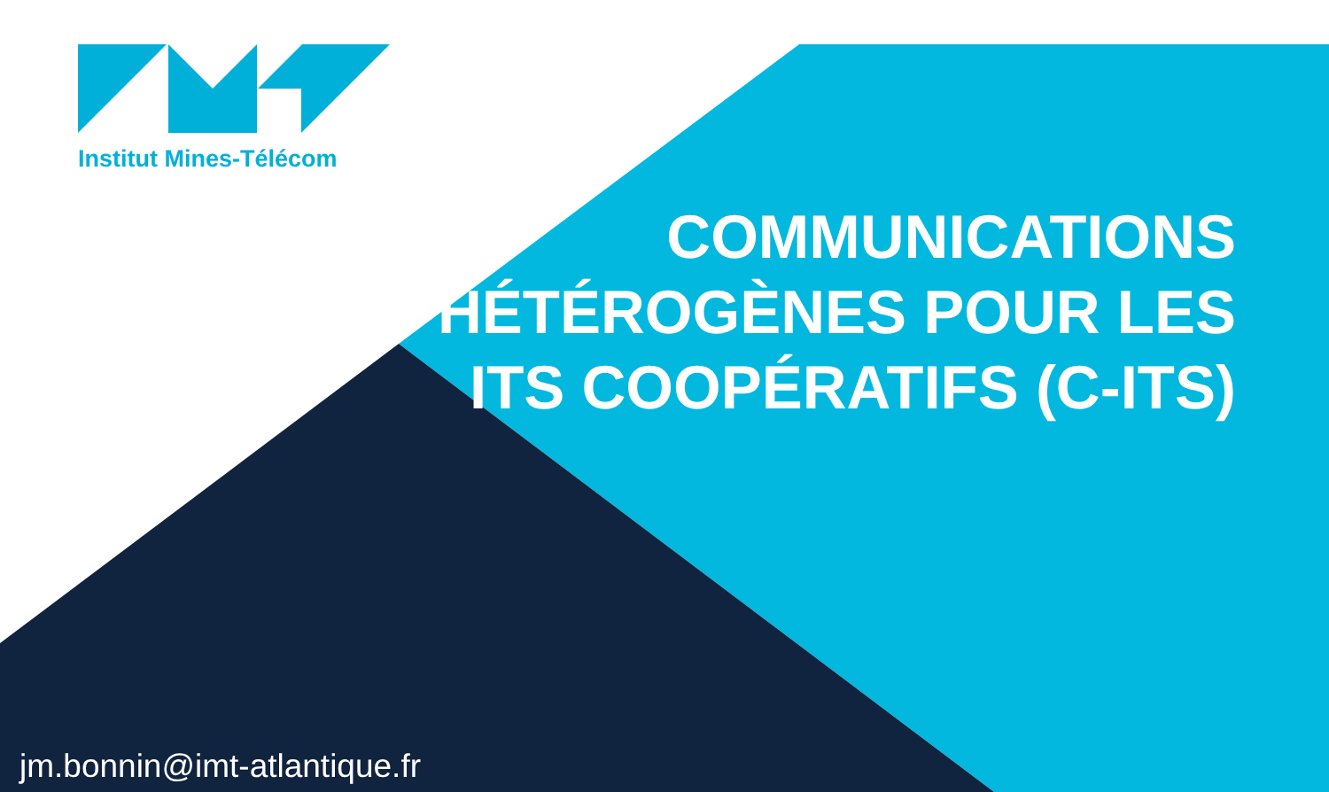Institut Mines-Télécom
COMMUNICATIONS HÉTÉROGÈNES POUR LES ITS COOPÉRATIFS (C-ITS)
jm.bonnin@imt-atlantique.fr